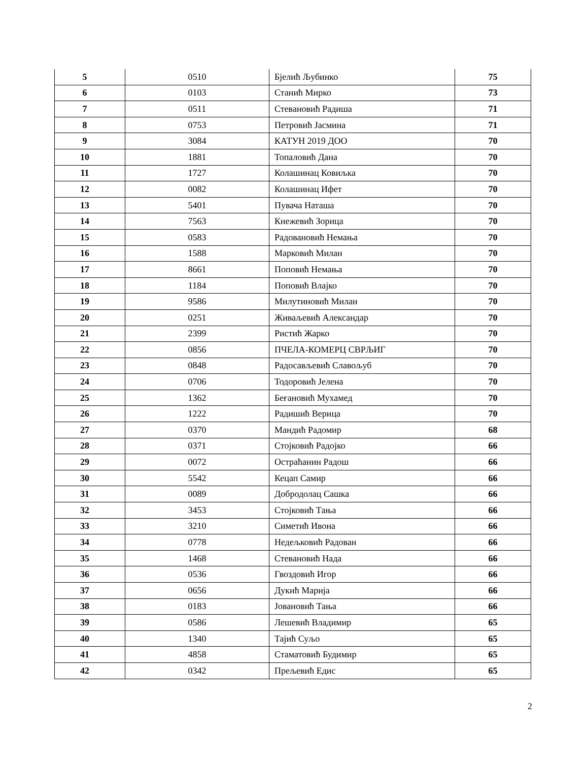| 5 | 0510 | Бјелић Љубинко | 75 |
| 6 | 0103 | Станић Мирко | 73 |
| 7 | 0511 | Стевановић Радиша | 71 |
| 8 | 0753 | Петровић Јасмина | 71 |
| 9 | 3084 | КАТУН 2019 ДОО | 70 |
| 10 | 1881 | Топаловић Дана | 70 |
| 11 | 1727 | Колашинац Ковиљка | 70 |
| 12 | 0082 | Колашинац Ифет | 70 |
| 13 | 5401 | Пувача Наташа | 70 |
| 14 | 7563 | Кнежевић Зорица | 70 |
| 15 | 0583 | Радовановић Немања | 70 |
| 16 | 1588 | Марковић Милан | 70 |
| 17 | 8661 | Поповић Немања | 70 |
| 18 | 1184 | Поповић Влајко | 70 |
| 19 | 9586 | Милутиновић Милан | 70 |
| 20 | 0251 | Живаљевић Александар | 70 |
| 21 | 2399 | Ристић Жарко | 70 |
| 22 | 0856 | ПЧЕЛА-КОМЕРЦ СВРЉИГ | 70 |
| 23 | 0848 | Радосављевић Славољуб | 70 |
| 24 | 0706 | Тодоровић Јелена | 70 |
| 25 | 1362 | Беғановић Мухамед | 70 |
| 26 | 1222 | Радишић Верица | 70 |
| 27 | 0370 | Мандић Радомир | 68 |
| 28 | 0371 | Стојковић Радојко | 66 |
| 29 | 0072 | Остраћанин Радош | 66 |
| 30 | 5542 | Кецап Самир | 66 |
| 31 | 0089 | Добродолац Сашка | 66 |
| 32 | 3453 | Стојковић Тања | 66 |
| 33 | 3210 | Симетић Ивона | 66 |
| 34 | 0778 | Недељковић Радован | 66 |
| 35 | 1468 | Стевановић Нада | 66 |
| 36 | 0536 | Гвоздовић Игор | 66 |
| 37 | 0656 | Дукић Марија | 66 |
| 38 | 0183 | Јовановић Тања | 66 |
| 39 | 0586 | Лешевић Владимир | 65 |
| 40 | 1340 | Тајић Суљо | 65 |
| 41 | 4858 | Стаматовић Будимир | 65 |
| 42 | 0342 | Прељевић Едис | 65 |
2